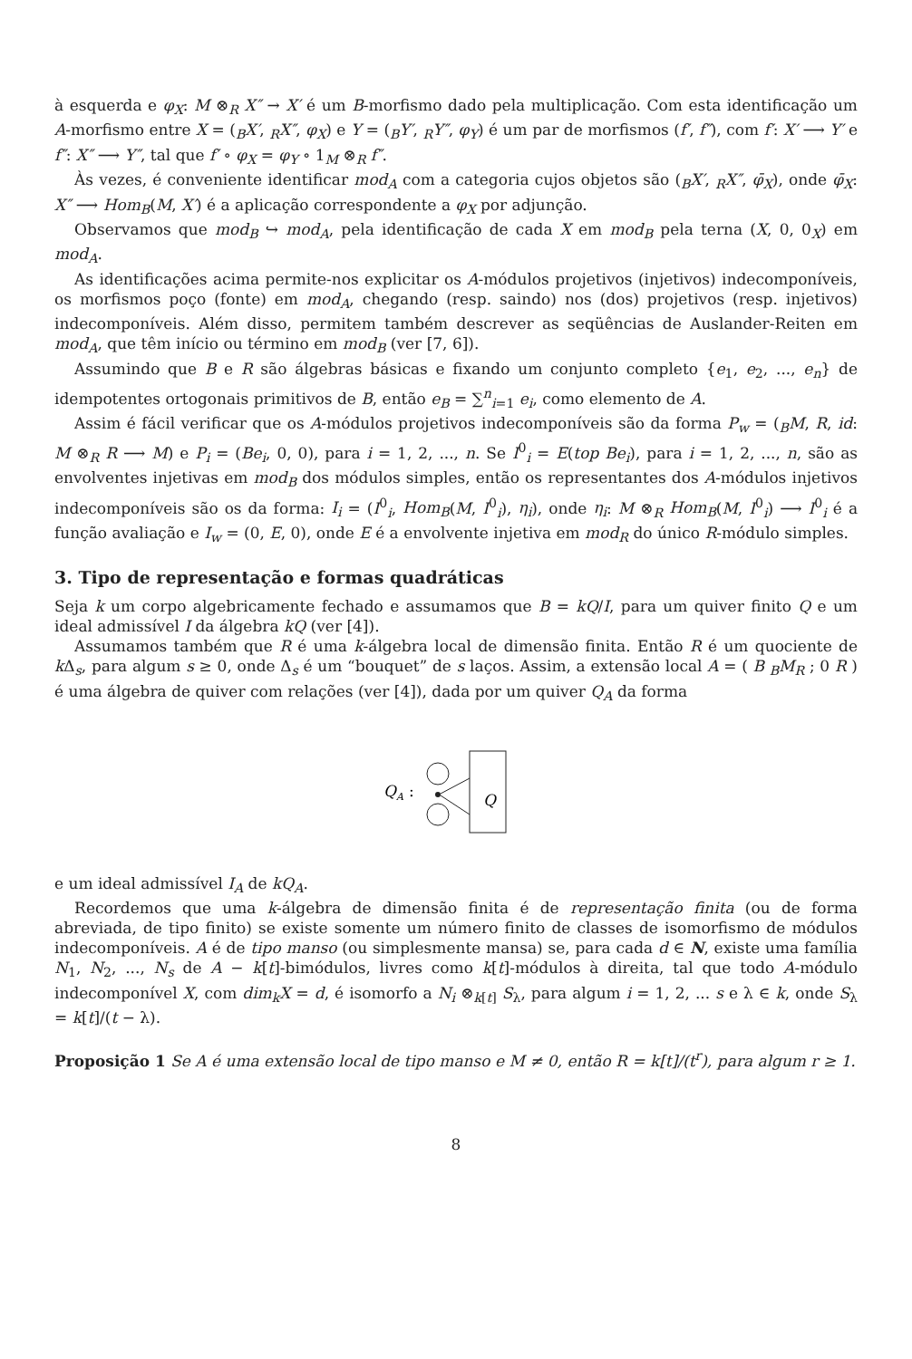à esquerda e φ<sub>X</sub>: M ⊗<sub>R</sub> X″ → X′ é um B-morfismo dado pela multiplicação. Com esta identificação um A-morfismo entre X = (<sub>B</sub>X′, <sub>R</sub>X″, φ<sub>X</sub>) e Y = (<sub>B</sub>Y′, <sub>R</sub>Y″, φ<sub>Y</sub>) é um par de morfismos (f′, f″), com f′: X′ ⟶ Y′ e f″: X″ ⟶ Y″, tal que f′ ∘ φ<sub>X</sub> = φ<sub>Y</sub> ∘ 1<sub>M</sub> ⊗<sub>R</sub> f″.
Às vezes, é conveniente identificar mod<sub>A</sub> com a categoria cujos objetos são (<sub>B</sub>X′, <sub>R</sub>X″, φ̄<sub>X</sub>), onde φ̄<sub>X</sub>: X″ ⟶ Hom<sub>B</sub>(M, X′) é a aplicação correspondente a φ<sub>X</sub> por adjunção.
Observamos que mod<sub>B</sub> ↪ mod<sub>A</sub>, pela identificação de cada X em mod<sub>B</sub> pela terna (X, 0, 0<sub>X</sub>) em mod<sub>A</sub>.
As identificações acima permite-nos explicitar os A-módulos projetivos (injetivos) indecomponíveis, os morfismos poço (fonte) em mod<sub>A</sub>, chegando (resp. saindo) nos (dos) projetivos (resp. injetivos) indecomponíveis. Além disso, permitem também descrever as seqüências de Auslander-Reiten em mod<sub>A</sub>, que têm início ou término em mod<sub>B</sub> (ver [7, 6]).
Assumindo que B e R são álgebras básicas e fixando um conjunto completo {e<sub>1</sub>, e<sub>2</sub>, ..., e<sub>n</sub>} de idempotentes ortogonais primitivos de B, então e<sub>B</sub> = ∑<sup>n</sup><sub>i=1</sub> e<sub>i</sub>, como elemento de A.
Assim é fácil verificar que os A-módulos projetivos indecomponíveis são da forma P<sub>w</sub> = (<sub>B</sub>M, R, id: M ⊗<sub>R</sub> R ⟶ M) e P<sub>i</sub> = (Be<sub>i</sub>, 0, 0), para i = 1, 2, ..., n. Se I<sup>0</sup><sub>i</sub> = E(top Be<sub>i</sub>), para i = 1, 2, ..., n, são as envolventes injetivas em mod<sub>B</sub> dos módulos simples, então os representantes dos A-módulos injetivos indecomponíveis são os da forma: I<sub>i</sub> = (I<sup>0</sup><sub>i</sub>, Hom<sub>B</sub>(M, I<sup>0</sup><sub>i</sub>), η<sub>i</sub>), onde η<sub>i</sub>: M ⊗<sub>R</sub> Hom<sub>B</sub>(M, I<sup>0</sup><sub>i</sub>) ⟶ I<sup>0</sup><sub>i</sub> é a função avaliação e I<sub>w</sub> = (0, E, 0), onde E é a envolvente injetiva em mod<sub>R</sub> do único R-módulo simples.
3. Tipo de representação e formas quadráticas
Seja k um corpo algebricamente fechado e assumamos que B = kQ/I, para um quiver finito Q e um ideal admissível I da álgebra kQ (ver [4]).
Assumamos também que R é uma k-álgebra local de dimensão finita. Então R é um quociente de k Δ<sub>s</sub>, para algum s ≥ 0, onde Δ<sub>s</sub> é um “bouquet” de s laços. Assim, a extensão local A = ( B <sub>B</sub>M<sub>R</sub> ; 0 R ) é uma álgebra de quiver com relações (ver [4]), dada por um quiver Q<sub>A</sub> da forma
QA
:
Q
e um ideal admissível I<sub>A</sub> de kQ<sub>A</sub>.
Recordemos que uma k-álgebra de dimensão finita é de representação finita (ou de forma abreviada, de tipo finito) se existe somente um número finito de classes de isomorfismo de módulos indecomponíveis. A é de tipo manso (ou simplesmente mansa) se, para cada d ∈ N, existe uma família N<sub>1</sub>, N<sub>2</sub>, ..., N<sub>s</sub> de A − k[t]-bimódulos, livres como k[t]-módulos à direita, tal que todo A-módulo indecomponível X, com dim<sub>k</sub>X = d, é isomorfo a N<sub>i</sub> ⊗<sub>k[t]</sub> S<sub>λ</sub>, para algum i = 1, 2, ... s e λ ∈ k, onde S<sub>λ</sub> = k[t]/(t − λ).
Proposição 1 Se A é uma extensão local de tipo manso e M ≠ 0, então R = k[t]/(t<sup>r</sup>), para algum r ≥ 1.
8